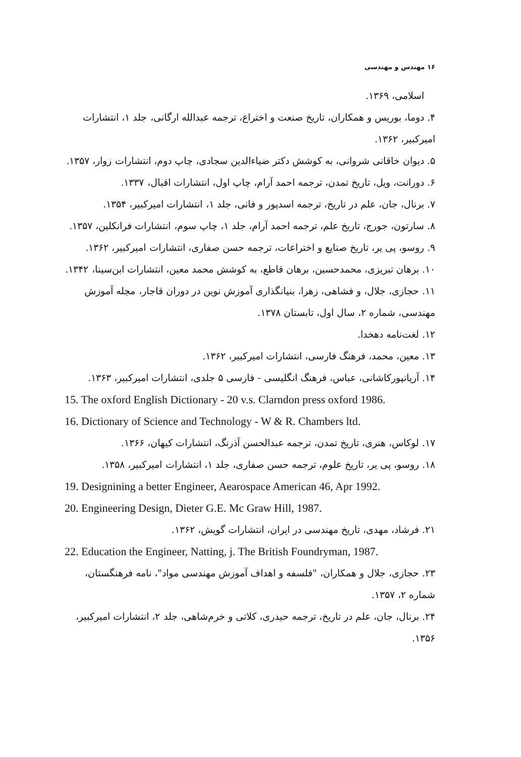۱۶ مهندس و مهندسی
اسلامی، ۱۳۶۹.
۴. دوما، بوریس و همکاران، تاریخ صنعت و اختراع، ترجمه عبدالله ارگانی، جلد ۱، انتشارات امیرکبیر، ۱۳۶۲.
۵. دیوان خاقانی شروانی، به کوشش دکتر ضیاءالدین سجادی، چاپ دوم، انتشارات زوار، ۱۳۵۷.
۶. دورانت، ویل، تاریخ تمدن، ترجمه احمد آرام، چاپ اول، انتشارات اقبال، ۱۳۳۷.
۷. برنال، جان، علم در تاریخ، ترجمه اسدپور و فانی، جلد ۱، انتشارات امیرکبیر، ۱۳۵۴.
۸. سارتون، جورج، تاریخ علم، ترجمه احمد آرام، جلد ۱، چاپ سوم، انتشارات فرانکلین، ۱۳۵۷.
۹. روسو، پی یر، تاریخ صنایع و اختراعات، ترجمه حسن صفاری، انتشارات امیرکبیر، ۱۳۶۲.
۱۰. برهان تبریزی، محمدحسین، برهان قاطع، به کوشش محمد معین، انتشارات ابن‌سینا، ۱۳۴۲.
۱۱. حجازی، جلال، و فشاهی، زهرا، بنیانگذاری آموزش نوین در دوران قاجار، مجله آموزش مهندسی، شماره ۲، سال اول، تابستان ۱۳۷۸.
۱۲. لغت‌نامه دهخدا.
۱۳. معین، محمد، فرهنگ فارسی، انتشارات امیرکبیر، ۱۳۶۲.
۱۴. آریانپورکاشانی، عباس، فرهنگ انگلیسی - فارسی ۵ جلدی، انتشارات امیرکبیر، ۱۳۶۳.
15. The oxford English Dictionary - 20 v.s. Clarndon press oxford 1986.
16. Dictionary of Science and Technology - W & R. Chambers ltd.
۱۷. لوکاس، هنری، تاریخ تمدن، ترجمه عبدالحسن آذرنگ، انتشارات کیهان، ۱۳۶۶.
۱۸. روسو، پی یر، تاریخ علوم، ترجمه حسن صفاری، جلد ۱، انتشارات امیرکبیر، ۱۳۵۸.
19. Designining a better Engineer, Aearospace American 46, Apr 1992.
20. Engineering Design, Dieter G.E. Mc Graw Hill, 1987.
۲۱. فرشاد، مهدی، تاریخ مهندسی در ایران، انتشارات گویش، ۱۳۶۲.
22. Education the Engineer, Natting, j. The British Foundryman, 1987.
۲۳. حجازی، جلال و همکاران، "فلسفه و اهداف آموزش مهندسی مواد"، نامه فرهنگستان، شماره ۲، ۱۳۵۷.
۲۴. برنال، جان، علم در تاریخ، ترجمه حیدری، کلاتی و خرم‌شاهی، جلد ۲، انتشارات امیرکبیر، ۱۳۵۶.